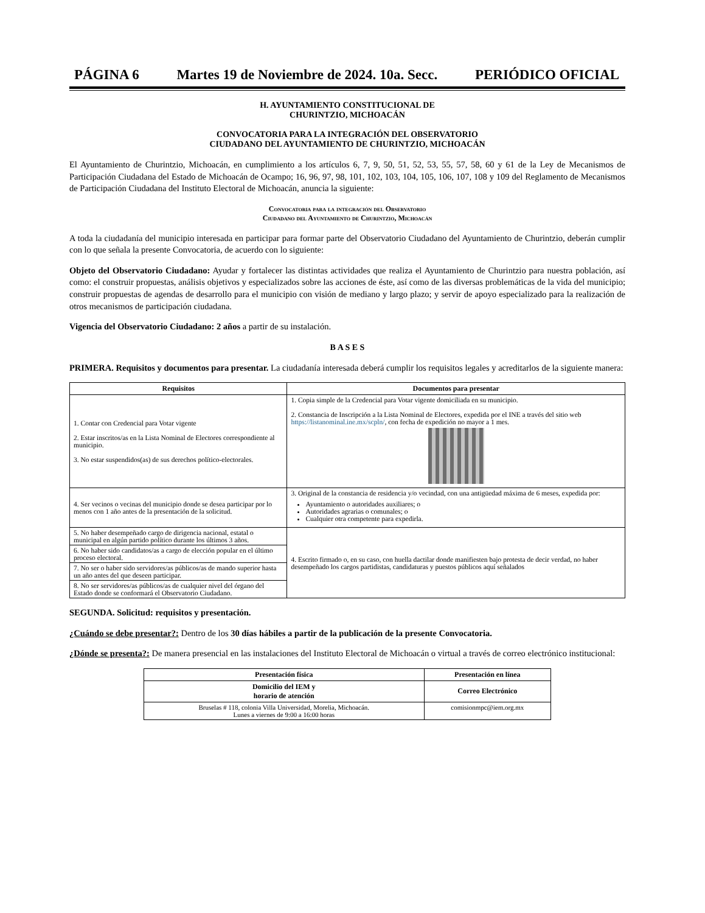PÁGINA 6 Martes 19 de Noviembre de 2024. 10a. Secc. PERIÓDICO OFICIAL
H. AYUNTAMIENTO CONSTITUCIONAL DE
CHURINTZIO, MICHOACÁN
CONVOCATORIA PARA LA INTEGRACIÓN DEL OBSERVATORIO
CIUDADANO DEL AYUNTAMIENTO DE CHURINTZIO, MICHOACÁN
El Ayuntamiento de Churintzio, Michoacán, en cumplimiento a los artículos 6, 7, 9, 50, 51, 52, 53, 55, 57, 58, 60 y 61 de la Ley de Mecanismos de Participación Ciudadana del Estado de Michoacán de Ocampo; 16, 96, 97, 98, 101, 102, 103, 104, 105, 106, 107, 108 y 109 del Reglamento de Mecanismos de Participación Ciudadana del Instituto Electoral de Michoacán, anuncia la siguiente:
Convocatoria para la integración del Observatorio
Ciudadano del Ayuntamiento de Churintzio, Michoacán
A toda la ciudadanía del municipio interesada en participar para formar parte del Observatorio Ciudadano del Ayuntamiento de Churintzio, deberán cumplir con lo que señala la presente Convocatoria, de acuerdo con lo siguiente:
Objeto del Observatorio Ciudadano: Ayudar y fortalecer las distintas actividades que realiza el Ayuntamiento de Churintzio para nuestra población, así como: el construir propuestas, análisis objetivos y especializados sobre las acciones de éste, así como de las diversas problemáticas de la vida del municipio; construir propuestas de agendas de desarrollo para el municipio con visión de mediano y largo plazo; y servir de apoyo especializado para la realización de otros mecanismos de participación ciudadana.
Vigencia del Observatorio Ciudadano: 2 años a partir de su instalación.
B A S E S
PRIMERA. Requisitos y documentos para presentar. La ciudadanía interesada deberá cumplir los requisitos legales y acreditarlos de la siguiente manera:
| Requisitos | Documentos para presentar |
| --- | --- |
| 1. Contar con Credencial para Votar vigente 2. Estar inscritos/as en la Lista Nominal de Electores correspondiente al municipio. 3. No estar suspendidos(as) de sus derechos político-electorales. | 1. Copia simple de la Credencial para Votar vigente domiciliada en su municipio. 2. Constancia de Inscripción a la Lista Nominal de Electores, expedida por el INE a través del sitio web https://listanominal.ine.mx/scpln/ , con fecha de expedición no mayor a 1 mes. |
| 4. Ser vecinos o vecinas del municipio donde se desea participar por lo menos con 1 año antes de la presentación de la solicitud. | 3. Original de la constancia de residencia y/o vecindad, con una antigüedad máxima de 6 meses, expedida por: Ayuntamiento o autoridades auxiliares; o Autoridades agrarias o comunales; o Cualquier otra competente para expedirla. |
| 5. No haber desempeñado cargo de dirigencia nacional, estatal o municipal en algún partido político durante los últimos 3 años. | 4. Escrito firmado o, en su caso, con huella dactilar donde manifiesten bajo protesta de decir verdad, no haber desempeñado los cargos partidistas, candidaturas y puestos públicos aquí señalados |
| 6. No haber sido candidatos/as a cargo de elección popular en el último proceso electoral. | |
| 7. No ser o haber sido servidores/as públicos/as de mando superior hasta un año antes del que deseen participar. | |
| 8. No ser servidores/as públicos/as de cualquier nivel del órgano del Estado donde se conformará el Observatorio Ciudadano. | |
SEGUNDA. Solicitud: requisitos y presentación.
¿Cuándo se debe presentar?: Dentro de los 30 días hábiles a partir de la publicación de la presente Convocatoria.
¿Dónde se presenta?: De manera presencial en las instalaciones del Instituto Electoral de Michoacán o virtual a través de correo electrónico institucional:
| Presentación física | Presentación en línea |
| --- | --- |
| Domicilio del IEM y horario de atención | Correo Electrónico |
| Bruselas # 118, colonia Villa Universidad, Morelia, Michoacán. Lunes a viernes de 9:00 a 16:00 horas | comisionmpc@iem.org.mx |